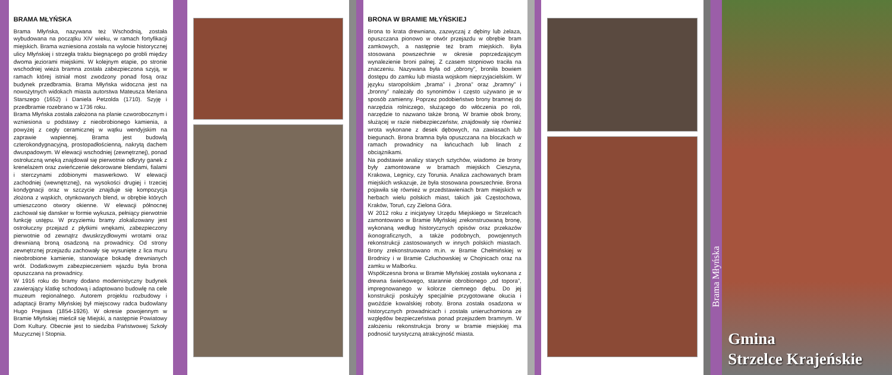BRAMA MŁYŃSKA
Brama Młyńska, nazywana też Wschodnią, została wybudowana na początku XIV wieku, w ramach fortyfikacji miejskich. Brama wzniesiona została na wylocie historycznej ulicy Młyńskiej i strzegła traktu biegnącego po grobli między dwoma jeziorami miejskimi. W kolejnym etapie, po stronie wschodniej wieża bramna została zabezpieczona szyją, w ramach której istniał most zwodzony ponad fosą oraz budynek przedbramia. Brama Młyńska widoczna jest na nowożytnych widokach miasta autorstwa Mateusza Meriana Starszego (1652) i Daniela Petzolda (1710). Szyję i przedbramie rozebrano w 1736 roku.
Brama Młyńska została założona na planie czworobocznym i wzniesiona u podstawy z nieobrobionego kamienia, a powyżej z cegły ceramicznej w wątku wendyjskim na zaprawie wapiennej. Brama jest budowlą czterokondygnacyjną, prostopadłościenną, nakrytą dachem dwuspadowym. W elewacji wschodniej (zewnętrznej), ponad ostrołuczną wnęką znajdował się pierwotnie odkryty ganek z krenelażem oraz zwieńczenie dekorowane blendami, fialami i sterczynami zdobionymi maswerkowo. W elewacji zachodniej (wewnętrznej), na wysokości drugiej i trzeciej kondygnacji oraz w szczycie znajduje się kompozycja złożona z wąskich, otynkowanych blend, w obrębie których umieszczono otwory okienne. W elewacji północnej zachował się dansker w formie wykusza, pełniący pierwotnie funkcję ustępu. W przyziemiu bramy zlokalizowany jest ostrołuczny przejazd z płytkimi wnękami, zabezpieczony pierwotnie od zewnątrz dwuskrzydłowymi wrotami oraz drewnianą broną osadzoną na prowadnicy. Od strony zewnętrznej przejazdu zachowały się wysunięte z lica muru nieobrobione kamienie, stanowiące bokadę drewnianych wrót. Dodatkowym zabezpieczeniem wjazdu była brona opuszczana na prowadnicy.
W 1916 roku do bramy dodano modernistyczny budynek zawierający klatkę schodową i adaptowano budowlę na cele muzeum regionalnego. Autorem projektu rozbudowy i adaptacji Bramy Młyńskiej był miejscowy radca budowlany Hugo Prejawa (1854-1926). W okresie powojennym w Bramie Młyńskiej mieścił się Miejski, a następnie Powiatowy Dom Kultury. Obecnie jest to siedziba Państwowej Szkoły Muzycznej I Stopnia.
BRONA W BRAMIE MŁYŃSKIEJ
Brona to krata drewniana, zazwyczaj z dębiny lub żelaza, opuszczana pionowo w otwór przejazdu w obrębie bram zamkowych, a następnie też bram miejskich. Była stosowana powszechnie w okresie poprzedzającym wynalezienie broni palnej. Z czasem stopniowo traciła na znaczeniu. Nazywana była od „obrony”, broniła bowiem dostępu do zamku lub miasta wojskom nieprzyjacielskim. W języku staropolskim „brama” i „brona” oraz „bramny” i „bronny” należały do synonimów i często używano je w sposób zamienny. Poprzez podobieństwo brony bramnej do narzędzia rolniczego, służącego do włóczenia po roli, narzędzie to nazwano także broną. W bramie obok brony, służącej w razie niebezpieczeństw, znajdowały się również wrota wykonane z desek dębowych, na zawiasach lub biegunach. Brona bramna była opuszczana na bloczkach w ramach prowadnicy na łańcuchach lub linach z obciążnikami.
Na podstawie analizy starych sztychów, wiadomo że brony były zamontowane w bramach miejskich Cieszyna, Krakowa, Legnicy, czy Torunia. Analiza zachowanych bram miejskich wskazuje, że była stosowana powszechnie. Brona pojawiła się również w przedstawieniach bram miejskich w herbach wielu polskich miast, takich jak Częstochowa, Kraków, Toruń, czy Zielona Góra.
W 2012 roku z inicjatywy Urzędu Miejskiego w Strzelcach zamontowano w Bramie Młyńskiej zrekonstruowaną bronę, wykonaną według historycznych opisów oraz przekazów ikonograficznych, a także podobnych, powojennych rekonstrukcji zastosowanych w innych polskich miastach. Brony zrekonstruowano m.in. w Bramie Chełmińskiej w Brodnicy i w Bramie Człuchowskiej w Chojnicach oraz na zamku w Malborku.
Współczesna brona w Bramie Młyńskiej została wykonana z drewna świerkowego, starannie obrobionego „od topora”, impregnowanego w kolorze ciemnego dębu. Do jej konstrukcji posłużyły specjalnie przygotowane okucia i gwoździe kowalskiej roboty. Brona została osadzona w historycznych prowadnicach i została unieruchomiona ze względów bezpieczeństwa ponad przejazdem bramnym. W założeniu rekonstrukcja brony w bramie miejskiej ma podnosić turystyczną atrakcyjność miasta.
Brama Młyńska
Gmina
Strzelce Krajeńskie